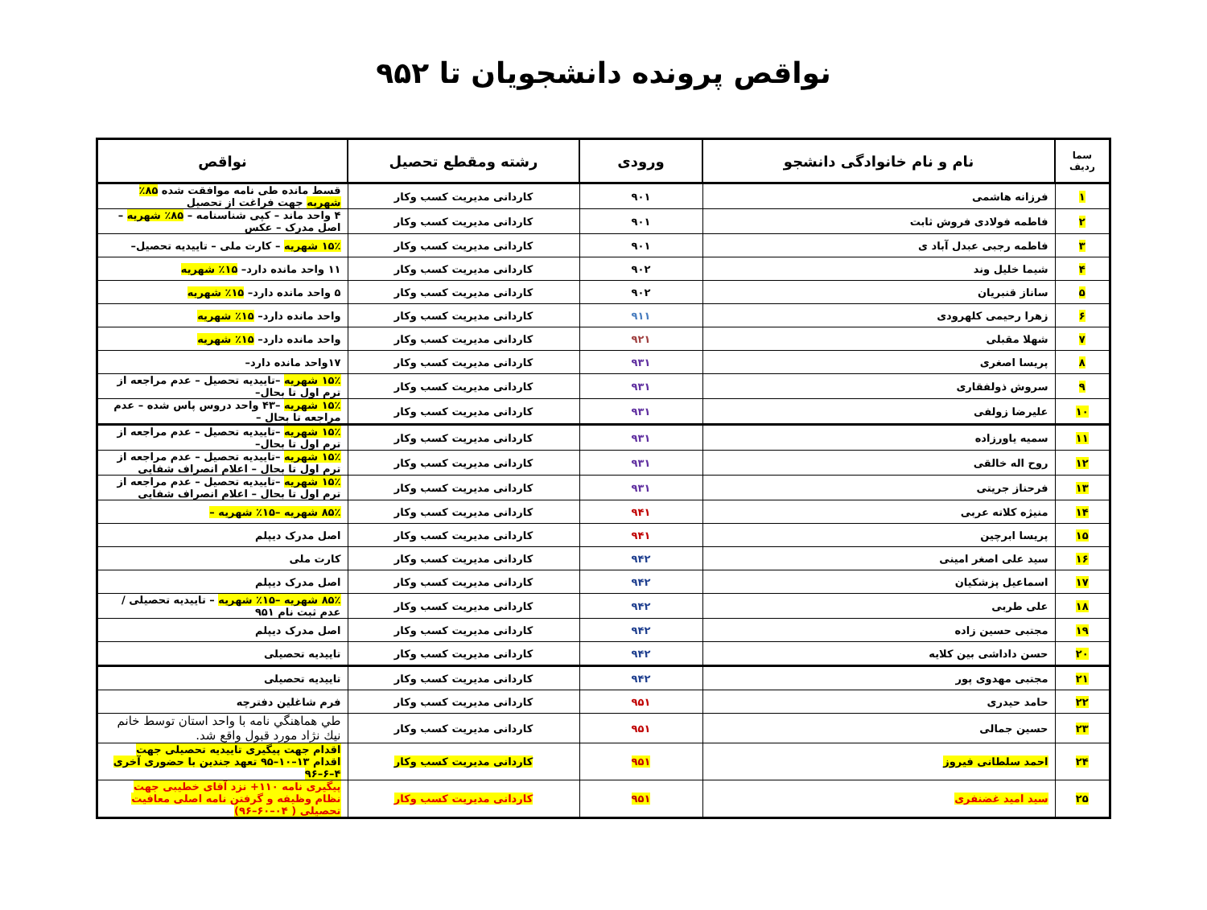نواقص پرونده دانشجویان تا ۹۵۲
| سما ردیف | نام و نام خانوادگی دانشجو | ورودی | رشته ومقطع تحصیل | نواقص |
| --- | --- | --- | --- | --- |
| ۱ | فرزانه هاشمی | ۹۰۱ | کاردانی مدیریت کسب وکار | قسط مانده طی نامه موافقت شده ۸۵٪ شهریه جهت فراغت از تحصیل |
| ۲ | فاطمه فولادی فروش ثابت | ۹۰۱ | کاردانی مدیریت کسب وکار | ۴ واحد ماند – کپی شناسنامه – ۸۵٪ شهریه –اصل مدرک – عکس |
| ۳ | فاطمه رجبی عبدل آباد ی | ۹۰۱ | کاردانی مدیریت کسب وکار | ۱۵٪ شهریه – کارت ملی – تاییدیه تحصیل– |
| ۴ | شیما خلیل وند | ۹۰۲ | کاردانی مدیریت کسب وکار | ۱۱ واحد مانده دارد– ۱۵٪ شهریه |
| ۵ | ساناز قنبریان | ۹۰۲ | کاردانی مدیریت کسب وکار | ۵ واحد مانده دارد– ۱۵٪ شهریه |
| ۶ | زهرا رحیمی کلهرودی | ۹۱۱ | کاردانی مدیریت کسب وکار | واحد مانده دارد– ۱۵٪ شهریه |
| ۷ | شهلا مقبلی | ۹۲۱ | کاردانی مدیریت کسب وکار | واحد مانده دارد– ۱۵٪ شهریه |
| ۸ | پریسا اصغری | ۹۳۱ | کاردانی مدیریت کسب وکار | ۱۷واحد مانده دارد– |
| ۹ | سروش ذولفقاری | ۹۳۱ | کاردانی مدیریت کسب وکار | ۱۵٪ شهریه –تاییدیه تحصیل – عدم مراجعه از ترم اول تا بحال– |
| ۱۰ | علیرضا زولفی | ۹۳۱ | کاردانی مدیریت کسب وکار | ۱۵٪ شهریه –۴۳ واحد دروس پاس شده – عدم مراجعه تا بحال – |
| ۱۱ | سمیه یاورزاده | ۹۳۱ | کاردانی مدیریت کسب وکار | ۱۵٪ شهریه –تاییدیه تحصیل – عدم مراجعه از ترم اول تا بحال– |
| ۱۲ | روح اله خالقی | ۹۳۱ | کاردانی مدیریت کسب وکار | ۱۵٪ شهریه –تاییدیه تحصیل – عدم مراجعه از ترم اول تا بحال – اعلام انصراف شفایی |
| ۱۳ | فرحناز جریتی | ۹۳۱ | کاردانی مدیریت کسب وکار | ۱۵٪ شهریه –تاییدیه تحصیل – عدم مراجعه از ترم اول تا بحال – اعلام انصراف شفایی |
| ۱۴ | منیژه کلاته عربی | ۹۴۱ | کاردانی مدیریت کسب وکار | ۸۵٪ شهریه –۱۵٪ شهریه – |
| ۱۵ | پریسا ابرچین | ۹۴۱ | کاردانی مدیریت کسب وکار | اصل مدرک دیپلم |
| ۱۶ | سید علی اصغر امینی | ۹۴۲ | کاردانی مدیریت کسب وکار | کارت ملی |
| ۱۷ | اسماعیل پزشکیان | ۹۴۲ | کاردانی مدیریت کسب وکار | اصل مدرک دیپلم |
| ۱۸ | علی طربی | ۹۴۲ | کاردانی مدیریت کسب وکار | ۸۵٪ شهریه –۱۵٪ شهریه – تاییدیه تحصیلی / عدم ثبت نام ۹۵۱ |
| ۱۹ | مجتبی حسین زاده | ۹۴۲ | کاردانی مدیریت کسب وکار | اصل مدرک دیپلم |
| ۲۰ | حسن داداشی بین کلایه | ۹۴۲ | کاردانی مدیریت کسب وکار | تاییدیه تحصیلی |
| ۲۱ | مجتبی مهدوی پور | ۹۴۲ | کاردانی مدیریت کسب وکار | تاییدیه تحصیلی |
| ۲۲ | حامد حیدری | ۹۵۱ | کاردانی مدیریت کسب وکار | فرم شاغلین دفترچه |
| ۲۳ | حسین جمالی | ۹۵۱ | کاردانی مدیریت کسب وکار | طي هماهنگي نامه با واحد استان توسط خانم نيك نژاد مورد قبول واقع شد. |
| ۲۴ | احمد سلطانی فیروز | ۹۵۱ | کاردانی مدیریت کسب وکار | اقدام جهت پیگیری تاییدیه تحصیلی جهت اقدام ۱۳–۱۰–۹۵ تعهد جندین با حضوری آخری ۴–۶–۹۶ |
| ۲۵ | سید امید غضنفری | ۹۵۱ | کاردانی مدیریت کسب وکار | پیگیری نامه ۱۱۰+ نزد آقای خطیبی جهت نظام وظیفه و گرفتن نامه اصلی معافیت تحصیلی ( ۰۴–۶۰–۹۶) |